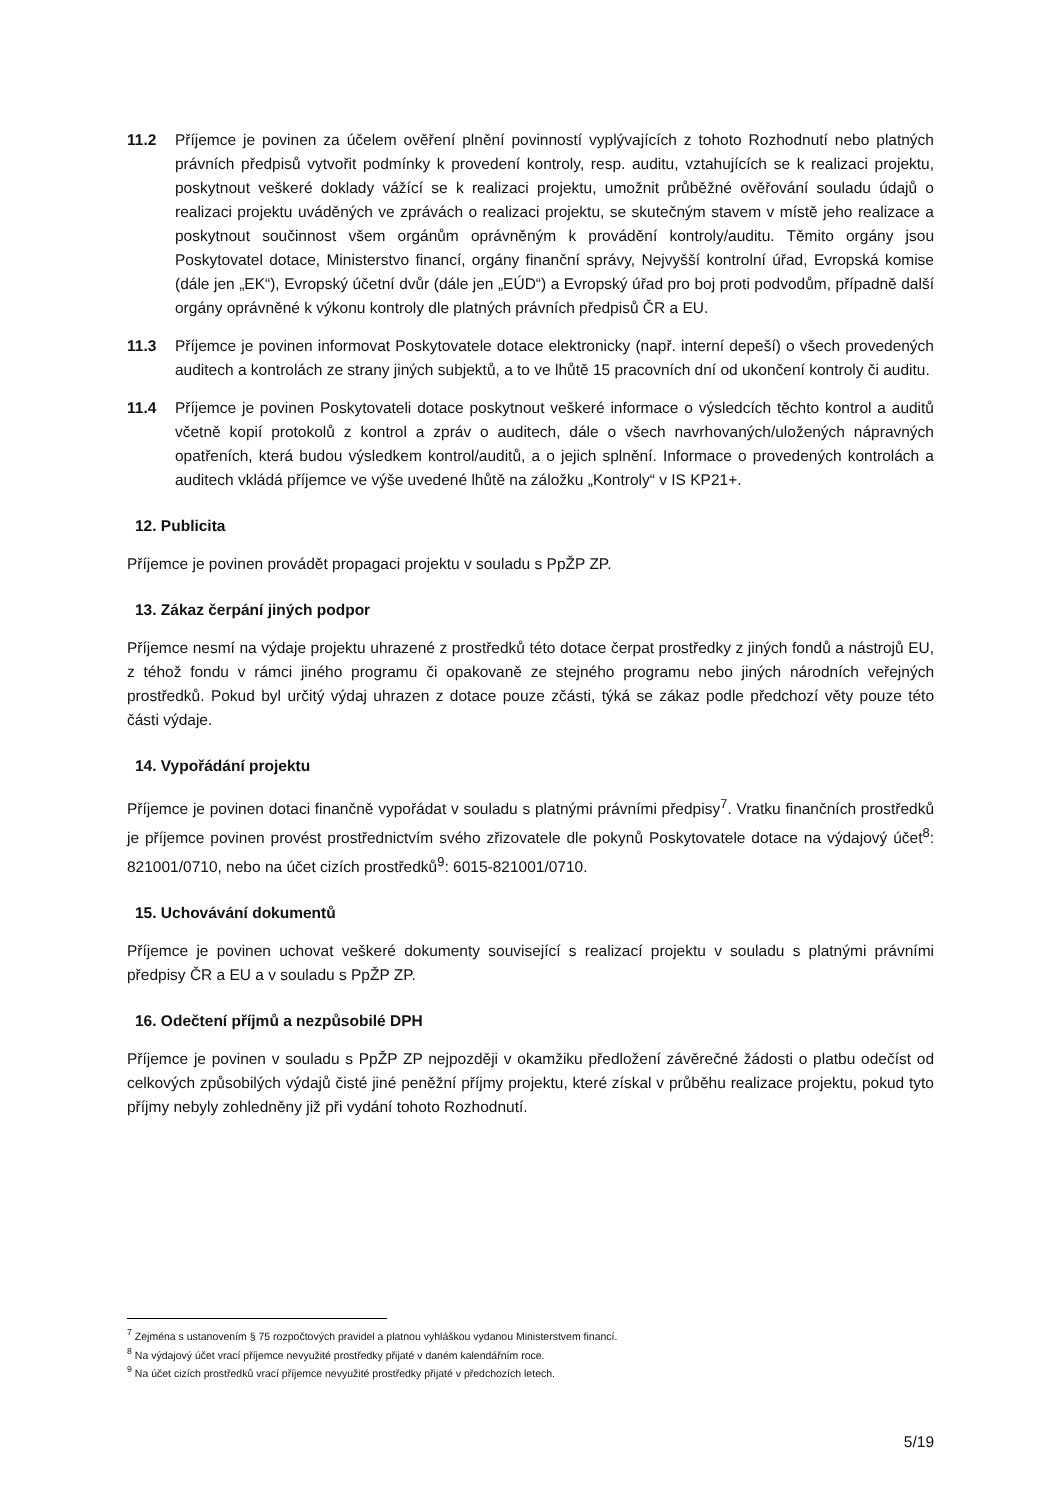11.2 Příjemce je povinen za účelem ověření plnění povinností vyplývajících z tohoto Rozhodnutí nebo platných právních předpisů vytvořit podmínky k provedení kontroly, resp. auditu, vztahujících se k realizaci projektu, poskytnout veškeré doklady vážící se k realizaci projektu, umožnit průběžné ověřování souladu údajů o realizaci projektu uváděných ve zprávách o realizaci projektu, se skutečným stavem v místě jeho realizace a poskytnout součinnost všem orgánům oprávněným k provádění kontroly/auditu. Těmito orgány jsou Poskytovatel dotace, Ministerstvo financí, orgány finanční správy, Nejvyšší kontrolní úřad, Evropská komise (dále jen „EK“), Evropský účetní dvůr (dále jen „EÚD“) a Evropský úřad pro boj proti podvodům, případně další orgány oprávněné k výkonu kontroly dle platných právních předpisů ČR a EU.
11.3 Příjemce je povinen informovat Poskytovatele dotace elektronicky (např. interní depeší) o všech provedených auditech a kontrolách ze strany jiných subjektů, a to ve lhůtě 15 pracovních dní od ukončení kontroly či auditu.
11.4 Příjemce je povinen Poskytovateli dotace poskytnout veškeré informace o výsledcích těchto kontrol a auditů včetně kopií protokolů z kontrol a zpráv o auditech, dále o všech navrhovaných/uložených nápravných opatřeních, která budou výsledkem kontrol/auditů, a o jejich splnění. Informace o provedených kontrolách a auditech vkládá příjemce ve výše uvedené lhůtě na záložku „Kontroly“ v IS KP21+.
12. Publicita
Příjemce je povinen provádět propagaci projektu v souladu s PpŽP ZP.
13. Zákaz čerpání jiných podpor
Příjemce nesmí na výdaje projektu uhrazené z prostředků této dotace čerpat prostředky z jiných fondů a nástrojů EU, z téhož fondu v rámci jiného programu či opakovaně ze stejného programu nebo jiných národních veřejných prostředků. Pokud byl určitý výdaj uhrazen z dotace pouze zčásti, týká se zákaz podle předchozí věty pouze této části výdaje.
14. Vypořádání projektu
Příjemce je povinen dotaci finančně vypořádat v souladu s platnými právními předpisy<sup>7</sup>. Vratku finančních prostředků je příjemce povinen provést prostřednictvím svého zřizovatele dle pokynů Poskytovatele dotace na výdajový účet<sup>8</sup>: 821001/0710, nebo na účet cizích prostředků<sup>9</sup>: 6015-821001/0710.
15. Uchovávání dokumentů
Příjemce je povinen uchovat veškeré dokumenty související s realizací projektu v souladu s platnými právními předpisy ČR a EU a v souladu s PpŽP ZP.
16. Odečtení příjmů a nezpůsobilé DPH
Příjemce je povinen v souladu s PpŽP ZP nejpozději v okamžiku předložení závěrečné žádosti o platbu odečíst od celkových způsobilých výdajů čisté jiné peněžní příjmy projektu, které získal v průběhu realizace projektu, pokud tyto příjmy nebyly zohledněny již při vydání tohoto Rozhodnutí.
<sup>7</sup> Zejména s ustanovením § 75 rozpočtových pravidel a platnou vyhláškou vydanou Ministerstvem financí.
<sup>8</sup> Na výdajový účet vrací příjemce nevyužité prostředky přijaté v daném kalendářním roce.
<sup>9</sup> Na účet cizích prostředků vrací příjemce nevyužité prostředky přijaté v předchozích letech.
5/19